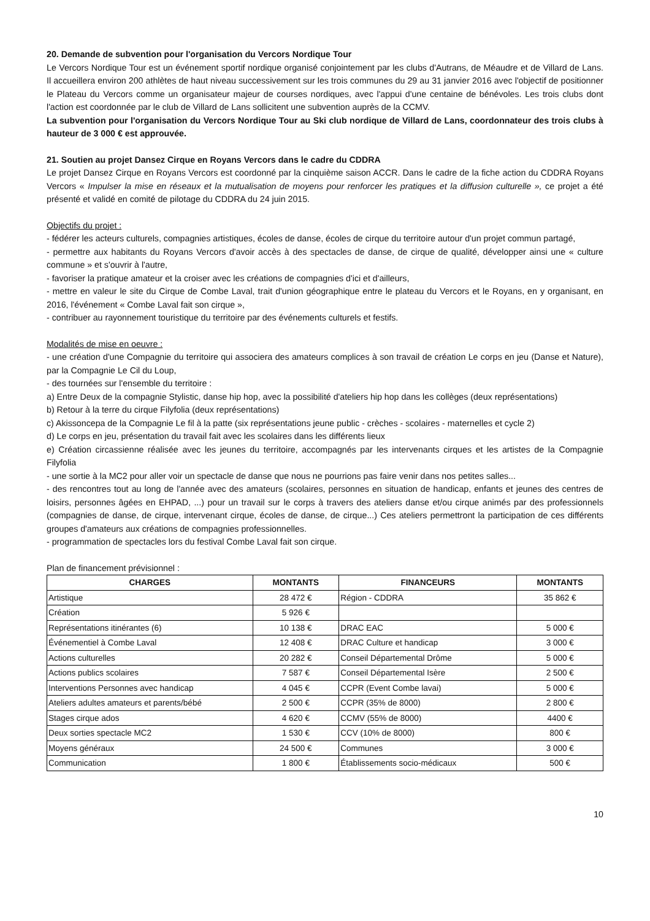20. Demande de subvention pour l'organisation du Vercors Nordique Tour
Le Vercors Nordique Tour est un événement sportif nordique organisé conjointement par les clubs d'Autrans, de Méaudre et de Villard de Lans. Il accueillera environ 200 athlètes de haut niveau successivement sur les trois communes du 29 au 31 janvier 2016 avec l'objectif de positionner le Plateau du Vercors comme un organisateur majeur de courses nordiques, avec l'appui d'une centaine de bénévoles. Les trois clubs dont l'action est coordonnée par le club de Villard de Lans sollicitent une subvention auprès de la CCMV.
La subvention pour l'organisation du Vercors Nordique Tour au Ski club nordique de Villard de Lans, coordonnateur des trois clubs à hauteur de 3 000 € est approuvée.
21. Soutien au projet Dansez Cirque en Royans Vercors dans le cadre du CDDRA
Le projet Dansez Cirque en Royans Vercors est coordonné par la cinquième saison ACCR. Dans le cadre de la fiche action du CDDRA Royans Vercors « Impulser la mise en réseaux et la mutualisation de moyens pour renforcer les pratiques et la diffusion culturelle », ce projet a été présenté et validé en comité de pilotage du CDDRA du 24 juin 2015.
Objectifs du projet :
- fédérer les acteurs culturels, compagnies artistiques, écoles de danse, écoles de cirque du territoire autour d'un projet commun partagé,
- permettre aux habitants du Royans Vercors d'avoir accès à des spectacles de danse, de cirque de qualité, développer ainsi une « culture commune » et s'ouvrir à l'autre,
- favoriser la pratique amateur et la croiser avec les créations de compagnies d'ici et d'ailleurs,
- mettre en valeur le site du Cirque de Combe Laval, trait d'union géographique entre le plateau du Vercors et le Royans, en y organisant, en 2016, l'événement « Combe Laval fait son cirque »,
- contribuer au rayonnement touristique du territoire par des événements culturels et festifs.
Modalités de mise en oeuvre :
- une création d'une Compagnie du territoire qui associera des amateurs complices à son travail de création Le corps en jeu (Danse et Nature), par la Compagnie Le Cil du Loup,
- des tournées sur l'ensemble du territoire :
a) Entre Deux de la compagnie Stylistic, danse hip hop, avec la possibilité d'ateliers hip hop dans les collèges (deux représentations)
b) Retour à la terre du cirque Filyfolia (deux représentations)
c) Akissoncepa de la Compagnie Le fil à la patte (six représentations jeune public - crèches - scolaires - maternelles et cycle 2)
d) Le corps en jeu, présentation du travail fait avec les scolaires dans les différents lieux
e) Création circassienne réalisée avec les jeunes du territoire, accompagnés par les intervenants cirques et les artistes de la Compagnie Filyfolia
- une sortie à la MC2 pour aller voir un spectacle de danse que nous ne pourrions pas faire venir dans nos petites salles...
- des rencontres tout au long de l'année avec des amateurs (scolaires, personnes en situation de handicap, enfants et jeunes des centres de loisirs, personnes âgées en EHPAD, ...) pour un travail sur le corps à travers des ateliers danse et/ou cirque animés par des professionnels (compagnies de danse, de cirque, intervenant cirque, écoles de danse, de cirque...) Ces ateliers permettront la participation de ces différents groupes d'amateurs aux créations de compagnies professionnelles.
- programmation de spectacles lors du festival Combe Laval fait son cirque.
Plan de financement prévisionnel :
| CHARGES | MONTANTS | FINANCEURS | MONTANTS |
| --- | --- | --- | --- |
| Artistique | 28 472 € | Région - CDDRA | 35 862 € |
| Création | 5 926 € | | |
| Représentations itinérantes (6) | 10 138 € | DRAC EAC | 5 000 € |
| Événementiel à Combe Laval | 12 408 € | DRAC Culture et handicap | 3 000 € |
| Actions culturelles | 20 282 € | Conseil Départemental Drôme | 5 000 € |
| Actions publics scolaires | 7 587 € | Conseil Départemental Isère | 2 500 € |
| Interventions Personnes avec handicap | 4 045 € | CCPR (Event Combe lavai) | 5 000 € |
| Ateliers adultes amateurs et parents/bébé | 2 500 € | CCPR (35% de 8000) | 2 800 € |
| Stages cirque ados | 4 620 € | CCMV (55% de 8000) | 4400 € |
| Deux sorties spectacle MC2 | 1 530 € | CCV (10% de 8000) | 800 € |
| Moyens généraux | 24 500 € | Communes | 3 000 € |
| Communication | 1 800 € | Établissements socio-médicaux | 500 € |
10